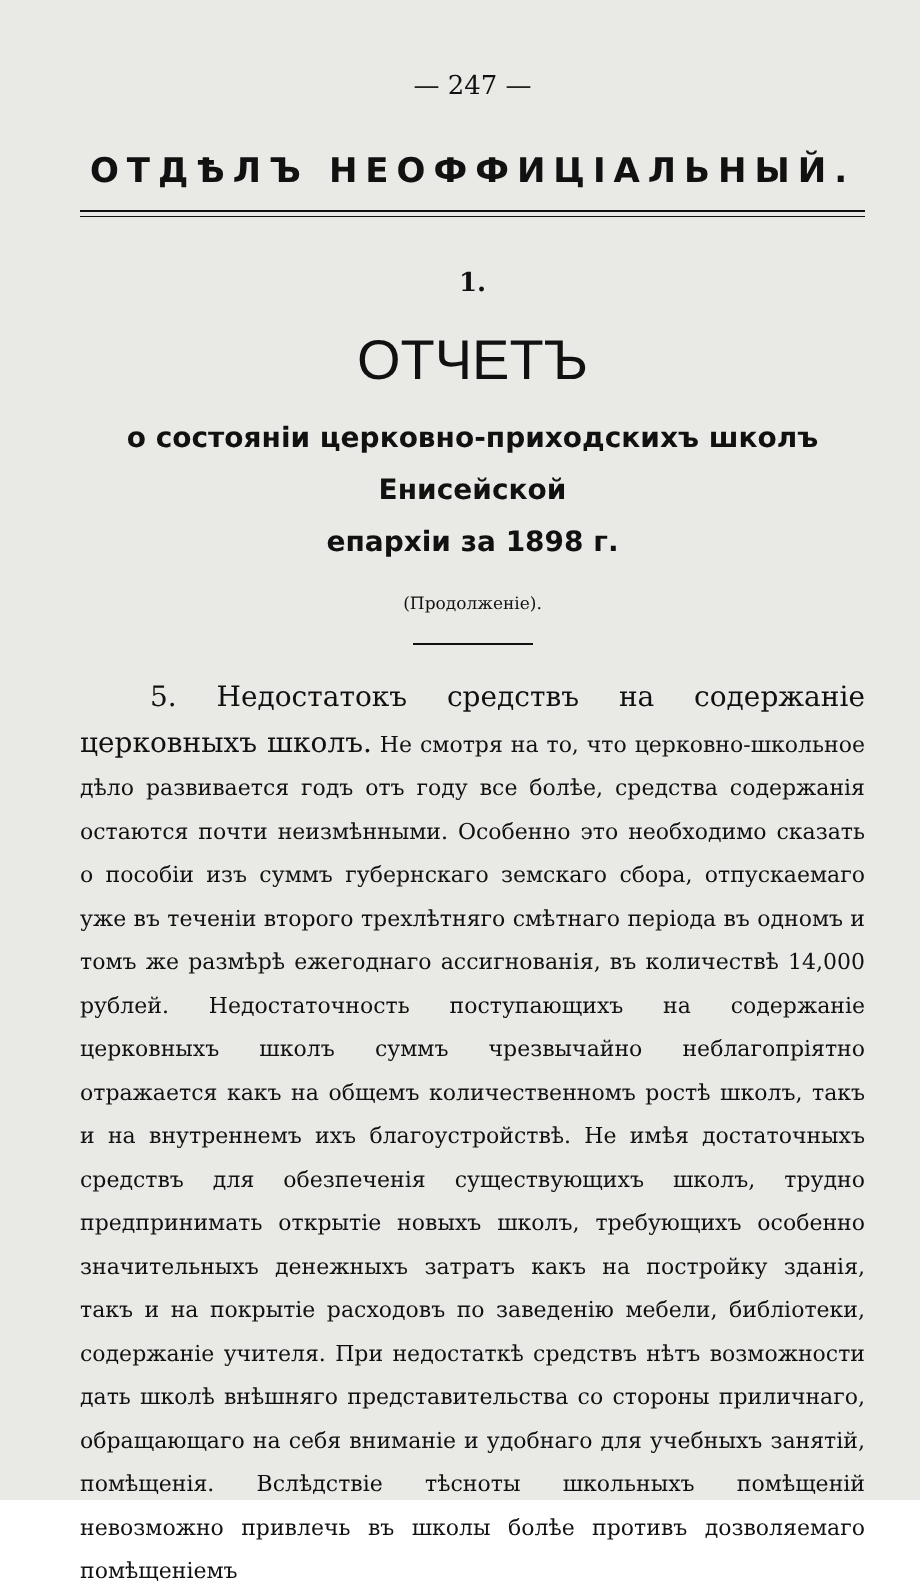— 247 —
ОТДѢЛЪ НЕОФФИЦІАЛЬНЫЙ.
1.
ОТЧЕТЪ
о состояніи церковно-приходскихъ школъ Енисейской
епархіи за 1898 г.
(Продолженіе).
5. Недостатокъ средствъ на содержаніе церковныхъ школъ. Не смотря на то, что церковно-школьное дѣло развивается годъ отъ году все болѣе, средства содержанія остаются почти неизмѣнными. Особенно это необходимо сказать о пособіи изъ суммъ губернскаго земскаго сбора, отпускаемаго уже въ теченіи второго трехлѣтняго смѣтнаго періода въ одномъ и томъ же размѣрѣ ежегоднаго ассигнованія, въ количествѣ 14,000 рублей. Недостаточность поступающихъ на содержаніе церковныхъ школъ суммъ чрезвычайно неблагопріятно отражается какъ на общемъ количественномъ ростѣ школъ, такъ и на внутреннемъ ихъ благоустройствѣ. Не имѣя достаточныхъ средствъ для обезпеченія существующихъ школъ, трудно предпринимать открытіе новыхъ школъ, требующихъ особенно значительныхъ денежныхъ затратъ какъ на постройку зданія, такъ и на покрытіе расходовъ по заведенію мебели, библіотеки, содержаніе учителя. При недостаткѣ средствъ нѣтъ возможности дать школѣ внѣшняго представительства со стороны приличнаго, обращающаго на себя вниманіе и удобнаго для учебныхъ занятій, помѣщенія. Вслѣдствіе тѣсноты школьныхъ помѣщеній невозможно привлечь въ школы болѣе противъ дозволяемаго помѣщеніемъ